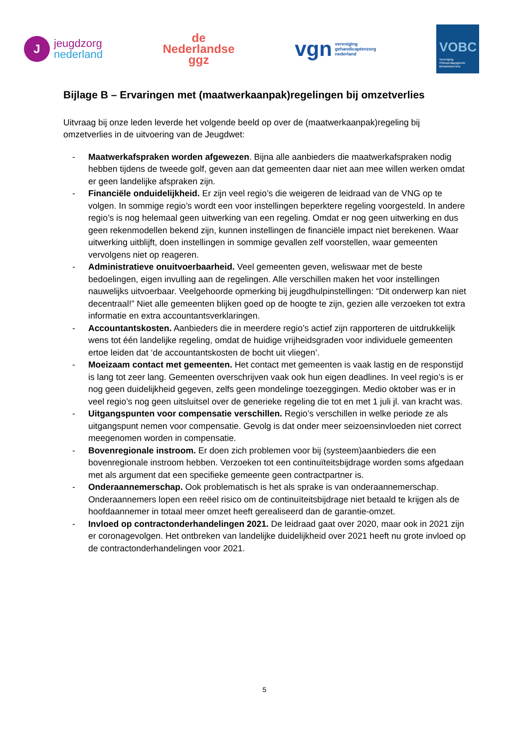J
jeugdzorg
nederland
de
Nederlandse
ggz
vgn vereniging
gehandicaptenzorg
nederland
VOBC
Vereniging
Orthopedagogische
Behandelcentra
Bijlage B – Ervaringen met (maatwerkaanpak)regelingen bij omzetverlies
Uitvraag bij onze leden leverde het volgende beeld op over de (maatwerkaanpak)regeling bij omzetverlies in de uitvoering van de Jeugdwet:
- Maatwerkafspraken worden afgewezen. Bijna alle aanbieders die maatwerkafspraken nodig hebben tijdens de tweede golf, geven aan dat gemeenten daar niet aan mee willen werken omdat er geen landelijke afspraken zijn.
- Financiële onduidelijkheid. Er zijn veel regio’s die weigeren de leidraad van de VNG op te volgen. In sommige regio’s wordt een voor instellingen beperktere regeling voorgesteld. In andere regio’s is nog helemaal geen uitwerking van een regeling. Omdat er nog geen uitwerking en dus geen rekenmodellen bekend zijn, kunnen instellingen de financiële impact niet berekenen. Waar uitwerking uitblijft, doen instellingen in sommige gevallen zelf voorstellen, waar gemeenten vervolgens niet op reageren.
- Administratieve onuitvoerbaarheid. Veel gemeenten geven, weliswaar met de beste bedoelingen, eigen invulling aan de regelingen. Alle verschillen maken het voor instellingen nauwelijks uitvoerbaar. Veelgehoorde opmerking bij jeugdhulpinstellingen: “Dit onderwerp kan niet decentraal!” Niet alle gemeenten blijken goed op de hoogte te zijn, gezien alle verzoeken tot extra informatie en extra accountantsverklaringen.
- Accountantskosten. Aanbieders die in meerdere regio’s actief zijn rapporteren de uitdrukkelijk wens tot één landelijke regeling, omdat de huidige vrijheidsgraden voor individuele gemeenten ertoe leiden dat ‘de accountantskosten de bocht uit vliegen’.
- Moeizaam contact met gemeenten. Het contact met gemeenten is vaak lastig en de responstijd is lang tot zeer lang. Gemeenten overschrijven vaak ook hun eigen deadlines. In veel regio’s is er nog geen duidelijkheid gegeven, zelfs geen mondelinge toezeggingen. Medio oktober was er in veel regio’s nog geen uitsluitsel over de generieke regeling die tot en met 1 juli jl. van kracht was.
- Uitgangspunten voor compensatie verschillen. Regio’s verschillen in welke periode ze als uitgangspunt nemen voor compensatie. Gevolg is dat onder meer seizoensinvloeden niet correct meegenomen worden in compensatie.
- Bovenregionale instroom. Er doen zich problemen voor bij (systeem)aanbieders die een bovenregionale instroom hebben. Verzoeken tot een continuïteitsbijdrage worden soms afgedaan met als argument dat een specifieke gemeente geen contractpartner is.
- Onderaannemerschap. Ook problematisch is het als sprake is van onderaannemerschap. Onderaannemers lopen een reëel risico om de continuïteitsbijdrage niet betaald te krijgen als de hoofdaannemer in totaal meer omzet heeft gerealiseerd dan de garantie-omzet.
- Invloed op contractonderhandelingen 2021. De leidraad gaat over 2020, maar ook in 2021 zijn er coronagevolgen. Het ontbreken van landelijke duidelijkheid over 2021 heeft nu grote invloed op de contractonderhandelingen voor 2021.
5